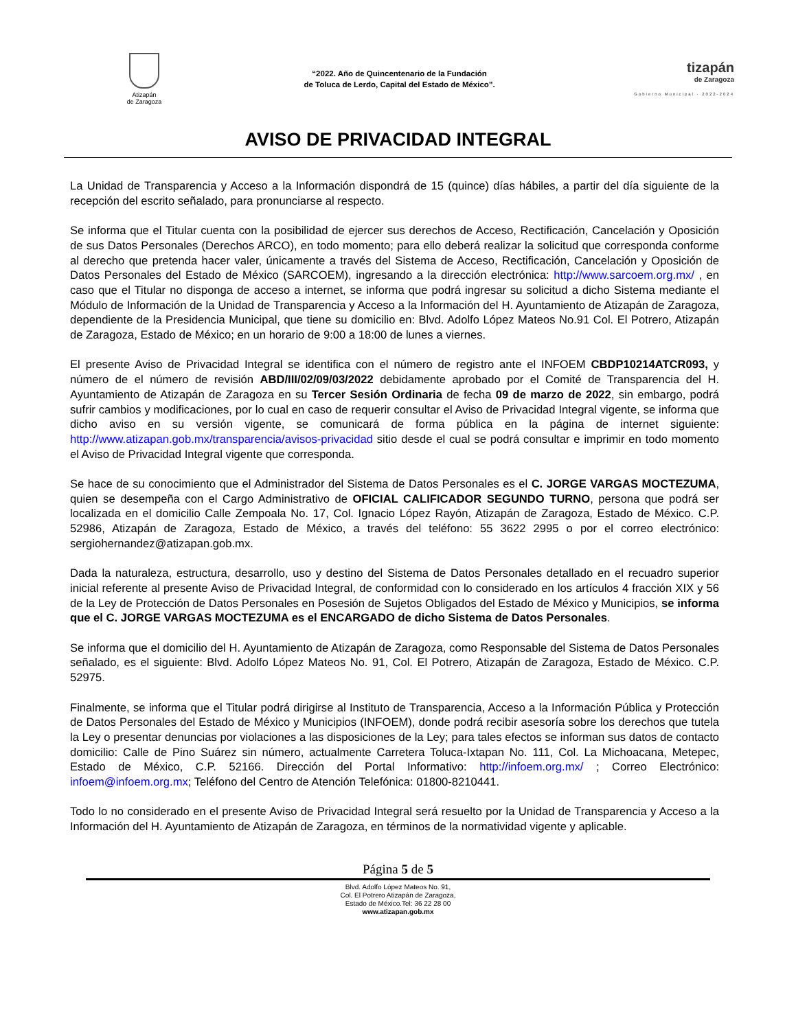Atizapán
de Zaragoza
“2022. Año de Quincentenario de la Fundación
de Toluca de Lerdo, Capital del Estado de México”.
tizapán
de Zaragoza
Gobierno Municipal · 2022-2024
AVISO DE PRIVACIDAD INTEGRAL
La Unidad de Transparencia y Acceso a la Información dispondrá de 15 (quince) días hábiles, a partir del día siguiente de la recepción del escrito señalado, para pronunciarse al respecto.
Se informa que el Titular cuenta con la posibilidad de ejercer sus derechos de Acceso, Rectificación, Cancelación y Oposición de sus Datos Personales (Derechos ARCO), en todo momento; para ello deberá realizar la solicitud que corresponda conforme al derecho que pretenda hacer valer, únicamente a través del Sistema de Acceso, Rectificación, Cancelación y Oposición de Datos Personales del Estado de México (SARCOEM), ingresando a la dirección electrónica: http://www.sarcoem.org.mx/ , en caso que el Titular no disponga de acceso a internet, se informa que podrá ingresar su solicitud a dicho Sistema mediante el Módulo de Información de la Unidad de Transparencia y Acceso a la Información del H. Ayuntamiento de Atizapán de Zaragoza, dependiente de la Presidencia Municipal, que tiene su domicilio en: Blvd. Adolfo López Mateos No.91 Col. El Potrero, Atizapán de Zaragoza, Estado de México; en un horario de 9:00 a 18:00 de lunes a viernes.
El presente Aviso de Privacidad Integral se identifica con el número de registro ante el INFOEM CBDP10214ATCR093, y número de el número de revisión ABD/III/02/09/03/2022 debidamente aprobado por el Comité de Transparencia del H. Ayuntamiento de Atizapán de Zaragoza en su Tercer Sesión Ordinaria de fecha 09 de marzo de 2022, sin embargo, podrá sufrir cambios y modificaciones, por lo cual en caso de requerir consultar el Aviso de Privacidad Integral vigente, se informa que dicho aviso en su versión vigente, se comunicará de forma pública en la página de internet siguiente: http://www.atizapan.gob.mx/transparencia/avisos-privacidad sitio desde el cual se podrá consultar e imprimir en todo momento el Aviso de Privacidad Integral vigente que corresponda.
Se hace de su conocimiento que el Administrador del Sistema de Datos Personales es el C. JORGE VARGAS MOCTEZUMA, quien se desempeña con el Cargo Administrativo de OFICIAL CALIFICADOR SEGUNDO TURNO, persona que podrá ser localizada en el domicilio Calle Zempoala No. 17, Col. Ignacio López Rayón, Atizapán de Zaragoza, Estado de México. C.P. 52986, Atizapán de Zaragoza, Estado de México, a través del teléfono: 55 3622 2995 o por el correo electrónico: sergiohernandez@atizapan.gob.mx.
Dada la naturaleza, estructura, desarrollo, uso y destino del Sistema de Datos Personales detallado en el recuadro superior inicial referente al presente Aviso de Privacidad Integral, de conformidad con lo considerado en los artículos 4 fracción XIX y 56 de la Ley de Protección de Datos Personales en Posesión de Sujetos Obligados del Estado de México y Municipios, se informa que el C. JORGE VARGAS MOCTEZUMA es el ENCARGADO de dicho Sistema de Datos Personales.
Se informa que el domicilio del H. Ayuntamiento de Atizapán de Zaragoza, como Responsable del Sistema de Datos Personales señalado, es el siguiente: Blvd. Adolfo López Mateos No. 91, Col. El Potrero, Atizapán de Zaragoza, Estado de México. C.P. 52975.
Finalmente, se informa que el Titular podrá dirigirse al Instituto de Transparencia, Acceso a la Información Pública y Protección de Datos Personales del Estado de México y Municipios (INFOEM), donde podrá recibir asesoría sobre los derechos que tutela la Ley o presentar denuncias por violaciones a las disposiciones de la Ley; para tales efectos se informan sus datos de contacto domicilio: Calle de Pino Suárez sin número, actualmente Carretera Toluca-Ixtapan No. 111, Col. La Michoacana, Metepec, Estado de México, C.P. 52166. Dirección del Portal Informativo: http://infoem.org.mx/ ; Correo Electrónico: infoem@infoem.org.mx; Teléfono del Centro de Atención Telefónica: 01800-8210441.
Todo lo no considerado en el presente Aviso de Privacidad Integral será resuelto por la Unidad de Transparencia y Acceso a la Información del H. Ayuntamiento de Atizapán de Zaragoza, en términos de la normatividad vigente y aplicable.
Página 5 de 5
Blvd. Adolfo López Mateos No. 91,
Col. El Potrero Atizapán de Zaragoza,
Estado de México.Tel: 36 22 28 00
www.atizapan.gob.mx